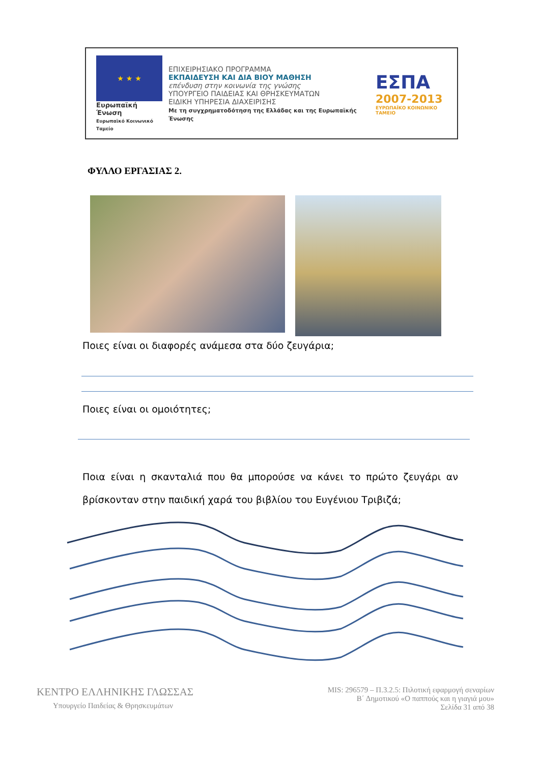★ ★ ★
Ευρωπαϊκή Ένωση
Ευρωπαϊκό Κοινωνικό Ταμείο
ΕΠΙΧΕΙΡΗΣΙΑΚΟ ΠΡΟΓΡΑΜΜΑ
ΕΚΠΑΙΔΕΥΣΗ ΚΑΙ ΔΙΑ ΒΙΟΥ ΜΑΘΗΣΗ
επένδυση στην κοινωνία της γνώσης
ΥΠΟΥΡΓΕΙΟ ΠΑΙΔΕΙΑΣ ΚΑΙ ΘΡΗΣΚΕΥΜΑΤΩΝ
ΕΙΔΙΚΗ ΥΠΗΡΕΣΙΑ ΔΙΑΧΕΙΡΙΣΗΣ
Με τη συγχρηματοδότηση της Ελλάδας και της Ευρωπαϊκής Ένωσης
ΕΣΠΑ
2007-2013
ΕΥΡΩΠΑΪΚΟ ΚΟΙΝΩΝΙΚΟ ΤΑΜΕΙΟ
ΦΥΛΛΟ ΕΡΓΑΣΙΑΣ 2.
Ποιες είναι οι διαφορές ανάμεσα στα δύο ζευγάρια;
Ποιες είναι οι ομοιότητες;
Ποια είναι η σκανταλιά που θα μπορούσε να κάνει το πρώτο ζευγάρι αν βρίσκονταν στην παιδική χαρά του βιβλίου του Ευγένιου Τριβιζά;
ΚΕΝΤΡΟ ΕΛΛΗΝΙΚΗΣ ΓΛΩΣΣΑΣ
Υπουργείο Παιδείας & Θρησκευμάτων
MIS: 296579 – Π.3.2.5: Πιλοτική εφαρμογή σεναρίων
Β΄ Δημοτικού «Ο παππούς και η γιαγιά μου»
Σελίδα 31 από 38